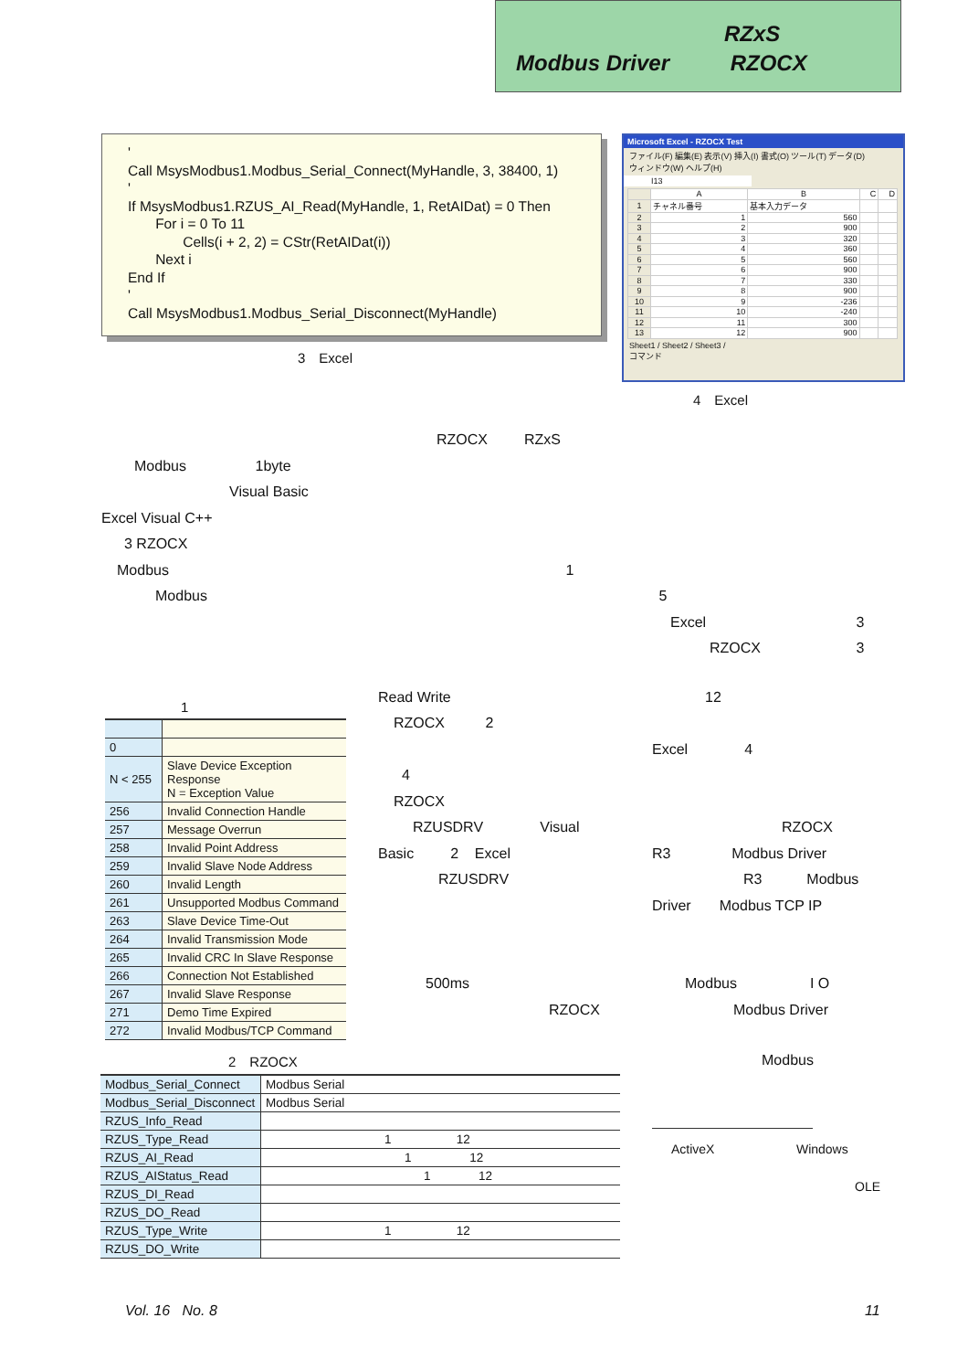RZxS
Modbus Driver RZOCX
' Call MsysModbus1.Modbus_Serial_Connect(MyHandle, 3, 38400, 1) ' If MsysModbus1.RZUS_AI_Read(MyHandle, 1, RetAIDat) = 0 Then For i = 0 To 11 Cells(i + 2, 2) = CStr(RetAIDat(i)) Next i End If ' Call MsysModbus1.Modbus_Serial_Disconnect(MyHandle)
3　Excel
Microsoft Excel - RZOCX Test
ファイル(F) 編集(E) 表示(V) 挿入(I) 書式(O) ツール(T) データ(D)
ウィンドウ(W) ヘルプ(H)
I13
| | A | B | C | D |
| 1 | チャネル番号 | 基本入力データ | | |
| 2 | 1 | 560 | | |
| 3 | 2 | 900 | | |
| 4 | 3 | 320 | | |
| 5 | 4 | 360 | | |
| 6 | 5 | 560 | | |
| 7 | 6 | 900 | | |
| 8 | 7 | 330 | | |
| 9 | 8 | 900 | | |
| 10 | 9 | -236 | | |
| 11 | 10 | -240 | | |
| 12 | 11 | 300 | | |
| 13 | 12 | 900 | | |
Sheet1 / Sheet2 / Sheet3 /
コマンド
4　Excel
RZOCX RZxS
Modbus 1byte
Visual Basic
Excel Visual C++
3 RZOCX
Modbus 1
Modbus 5
Excel 3
RZOCX 3
1
| 0 | |
| N < 255 | Slave Device Exception Response N = Exception Value |
| 256 | Invalid Connection Handle |
| 257 | Message Overrun |
| 258 | Invalid Point Address |
| 259 | Invalid Slave Node Address |
| 260 | Invalid Length |
| 261 | Unsupported Modbus Command |
| 263 | Slave Device Time-Out |
| 264 | Invalid Transmission Mode |
| 265 | Invalid CRC In Slave Response |
| 266 | Connection Not Established |
| 267 | Invalid Slave Response |
| 271 | Demo Time Expired |
| 272 | Invalid Modbus/TCP Command |
Read Write
RZOCX 2
4
RZOCX
RZUSDRV Visual
Basic 2 Excel
RZUSDRV
500ms
RZOCX
12
Excel 4
RZOCX
R3 Modbus Driver
R3 Modbus
Driver Modbus TCP IP
Modbus I O
Modbus Driver
2　RZOCX
| Modbus_Serial_Connect | Modbus Serial |
| Modbus_Serial_Disconnect | Modbus Serial |
| RZUS_Info_Read | |
| RZUS_Type_Read | 1 12 |
| RZUS_AI_Read | 1 12 |
| RZUS_AIStatus_Read | 1 12 |
| RZUS_DI_Read | |
| RZUS_DO_Read | |
| RZUS_Type_Write | 1 12 |
| RZUS_DO_Write | |
Modbus
ActiveX Windows
OLE
Vol. 16 No. 8 11